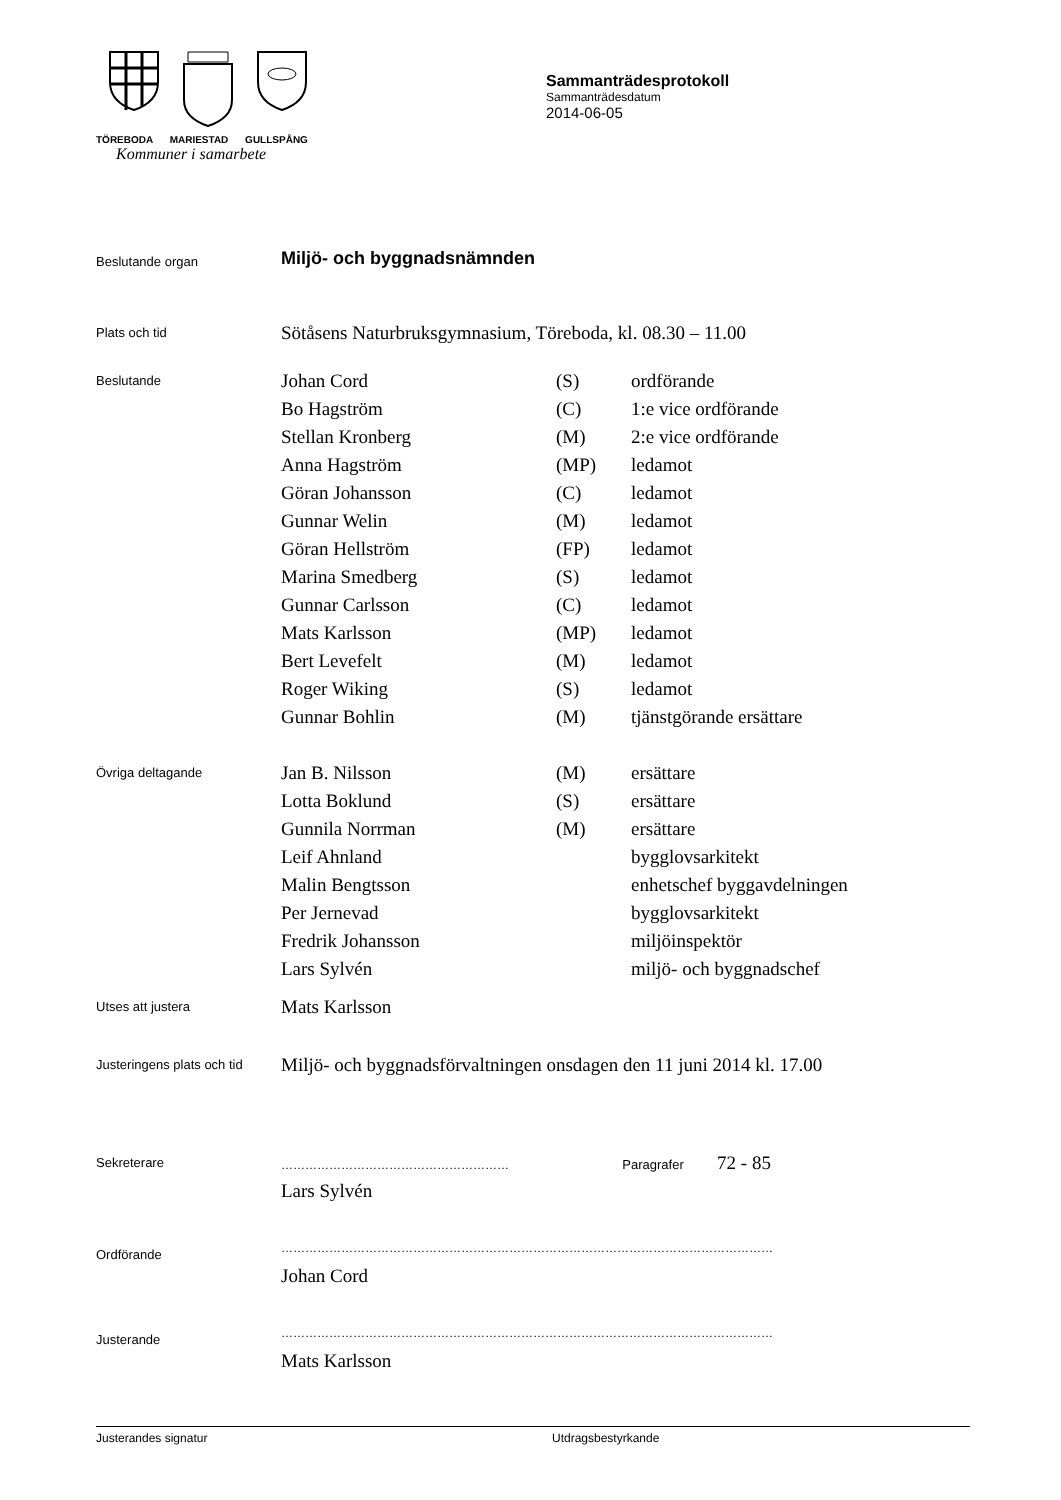TÖREBODA MARIESTAD GULLSPÅNG
Kommuner i samarbete
Sammanträdesprotokoll
Sammanträdesdatum
2014-06-05
| Beslutande organ | Miljö- och byggnadsnämnden | | |
| Plats och tid | Sötåsens Naturbruksgymnasium, Töreboda, kl. 08.30 – 11.00 | | |
| Beslutande | Johan Cord | (S) | ordförande |
| | Bo Hagström | (C) | 1:e vice ordförande |
| | Stellan Kronberg | (M) | 2:e vice ordförande |
| | Anna Hagström | (MP) | ledamot |
| | Göran Johansson | (C) | ledamot |
| | Gunnar Welin | (M) | ledamot |
| | Göran Hellström | (FP) | ledamot |
| | Marina Smedberg | (S) | ledamot |
| | Gunnar Carlsson | (C) | ledamot |
| | Mats Karlsson | (MP) | ledamot |
| | Bert Levefelt | (M) | ledamot |
| | Roger Wiking | (S) | ledamot |
| | Gunnar Bohlin | (M) | tjänstgörande ersättare |
| Övriga deltagande | Jan B. Nilsson | (M) | ersättare |
| | Lotta Boklund | (S) | ersättare |
| | Gunnila Norrman | (M) | ersättare |
| | Leif Ahnland | | bygglovsarkitekt |
| | Malin Bengtsson | | enhetschef byggavdelningen |
| | Per Jernevad | | bygglovsarkitekt |
| | Fredrik Johansson | | miljöinspektör |
| | Lars Sylvén | | miljö- och byggnadschef |
| Utses att justera | Mats Karlsson | | |
| Justeringens plats och tid | Miljö- och byggnadsförvaltningen onsdagen den 11 juni 2014 kl. 17.00 | | |
| Sekreterare | ………………………………………………… Paragrafer 72 - 85 | | |
| | Lars Sylvén | | |
| Ordförande | …………………………………………………………………………………………………………… | | |
| | Johan Cord | | |
| Justerande | …………………………………………………………………………………………………………… | | |
| | Mats Karlsson | | |
Justerandes signatur Utdragsbestyrkande